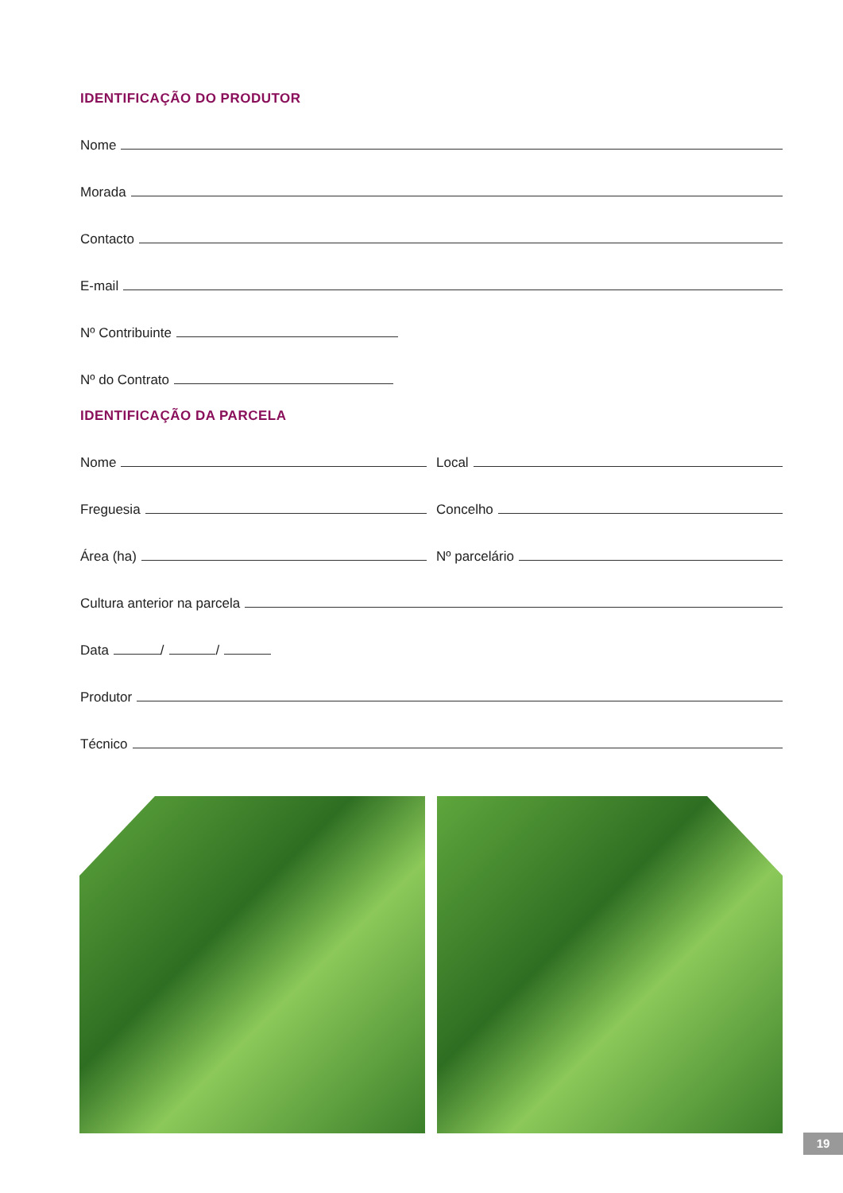IDENTIFICAÇÃO DO PRODUTOR
Nome
Morada
Contacto
E-mail
Nº Contribuinte
Nº do Contrato
IDENTIFICAÇÃO DA PARCELA
Nome
Local
Freguesia
Concelho
Área (ha)
Nº parcelário
Cultura anterior na parcela
Data / /
Produtor
Técnico
19